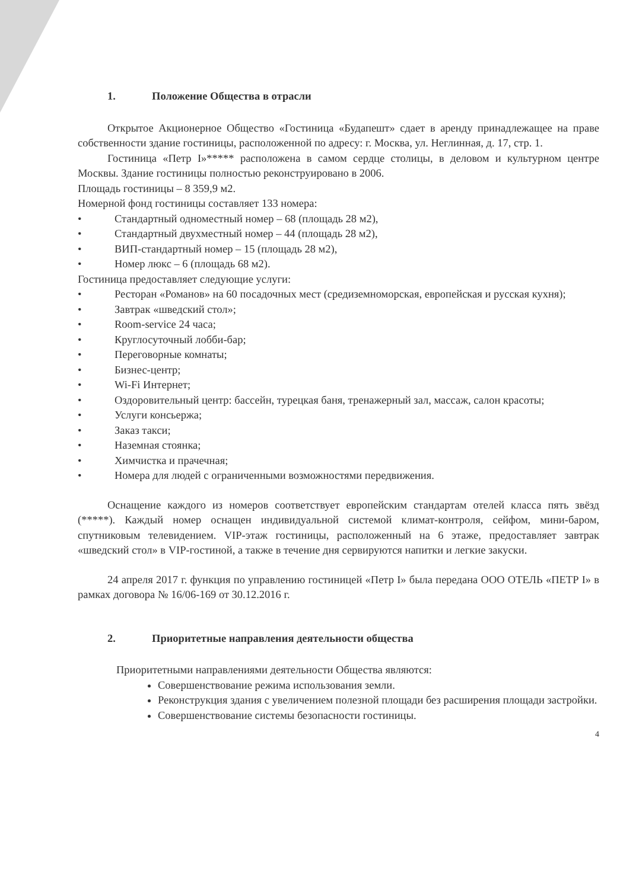1. Положение Общества в отрасли
Открытое Акционерное Общество «Гостиница «Будапешт» сдает в аренду принадлежащее на праве собственности здание гостиницы, расположенной по адресу: г. Москва, ул. Неглинная, д. 17, стр. 1.
Гостиница «Петр I»***** расположена в самом сердце столицы, в деловом и культурном центре Москвы. Здание гостиницы полностью реконструировано в 2006.
Площадь гостиницы – 8 359,9 м2.
Номерной фонд гостиницы составляет 133 номера:
• Стандартный одноместный номер – 68 (площадь 28 м2),
• Стандартный двухместный номер – 44 (площадь 28 м2),
• ВИП-стандартный номер – 15 (площадь 28 м2),
• Номер люкс – 6 (площадь 68 м2).
Гостиница предоставляет следующие услуги:
• Ресторан «Романов» на 60 посадочных мест (средиземноморская, европейская и русская кухня);
• Завтрак «шведский стол»;
• Room-service 24 часа;
• Круглосуточный лобби-бар;
• Переговорные комнаты;
• Бизнес-центр;
• Wi-Fi Интернет;
• Оздоровительный центр: бассейн, турецкая баня, тренажерный зал, массаж, салон красоты;
• Услуги консьержа;
• Заказ такси;
• Наземная стоянка;
• Химчистка и прачечная;
• Номера для людей с ограниченными возможностями передвижения.
Оснащение каждого из номеров соответствует европейским стандартам отелей класса пять звёзд (*****). Каждый номер оснащен индивидуальной системой климат-контроля, сейфом, мини-баром, спутниковым телевидением. VIP-этаж гостиницы, расположенный на 6 этаже, предоставляет завтрак «шведский стол» в VIP-гостиной, а также в течение дня сервируются напитки и легкие закуски.
24 апреля 2017 г. функция по управлению гостиницей «Петр I» была передана ООО ОТЕЛЬ «ПЕТР I» в рамках договора № 16/06-169 от 30.12.2016 г.
2. Приоритетные направления деятельности общества
Приоритетными направлениями деятельности Общества являются:
Совершенствование режима использования земли.
Реконструкция здания с увеличением полезной площади без расширения площади застройки.
Совершенствование системы безопасности гостиницы.
4